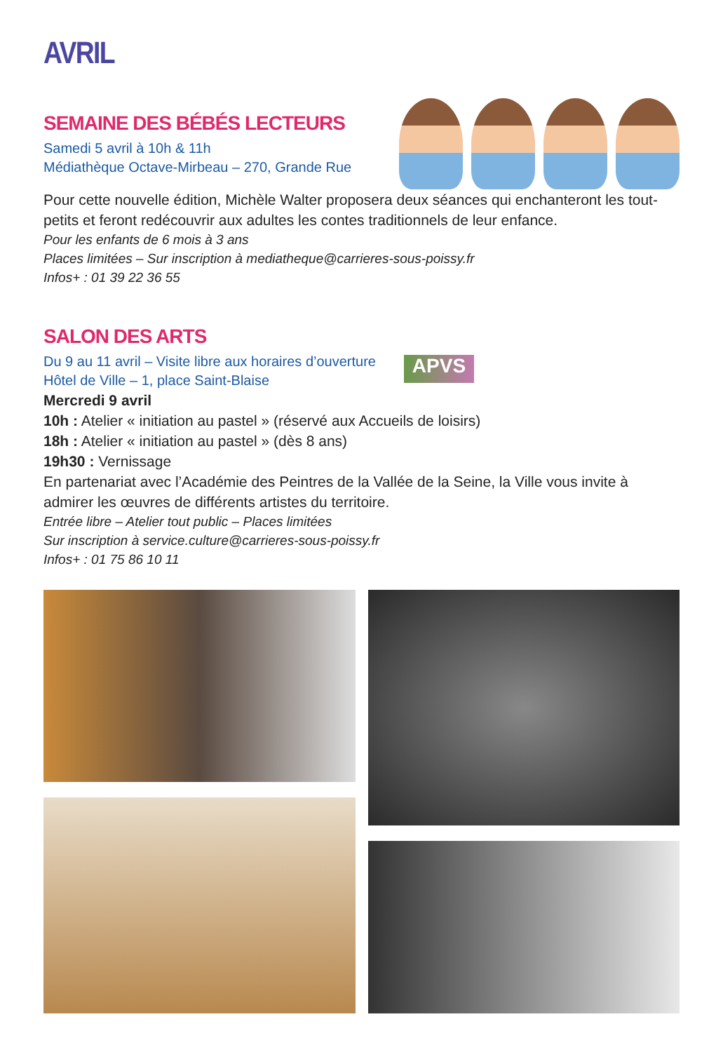AVRIL
SEMAINE DES BÉBÉS LECTEURS
Samedi 5 avril à 10h & 11h
Médiathèque Octave-Mirbeau – 270, Grande Rue
Pour cette nouvelle édition, Michèle Walter proposera deux séances qui enchanteront les tout-petits et feront redécouvrir aux adultes les contes traditionnels de leur enfance.
Pour les enfants de 6 mois à 3 ans
Places limitées – Sur inscription à mediatheque@carrieres-sous-poissy.fr
Infos+ : 01 39 22 36 55
SALON DES ARTS
Du 9 au 11 avril – Visite libre aux horaires d’ouverture
Hôtel de Ville – 1, place Saint-Blaise
APVS
Mercredi 9 avril
10h : Atelier « initiation au pastel » (réservé aux Accueils de loisirs)
18h : Atelier « initiation au pastel » (dès 8 ans)
19h30 : Vernissage
En partenariat avec l’Académie des Peintres de la Vallée de la Seine, la Ville vous invite à admirer les œuvres de différents artistes du territoire.
Entrée libre – Atelier tout public – Places limitées
Sur inscription à service.culture@carrieres-sous-poissy.fr
Infos+ : 01 75 86 10 11